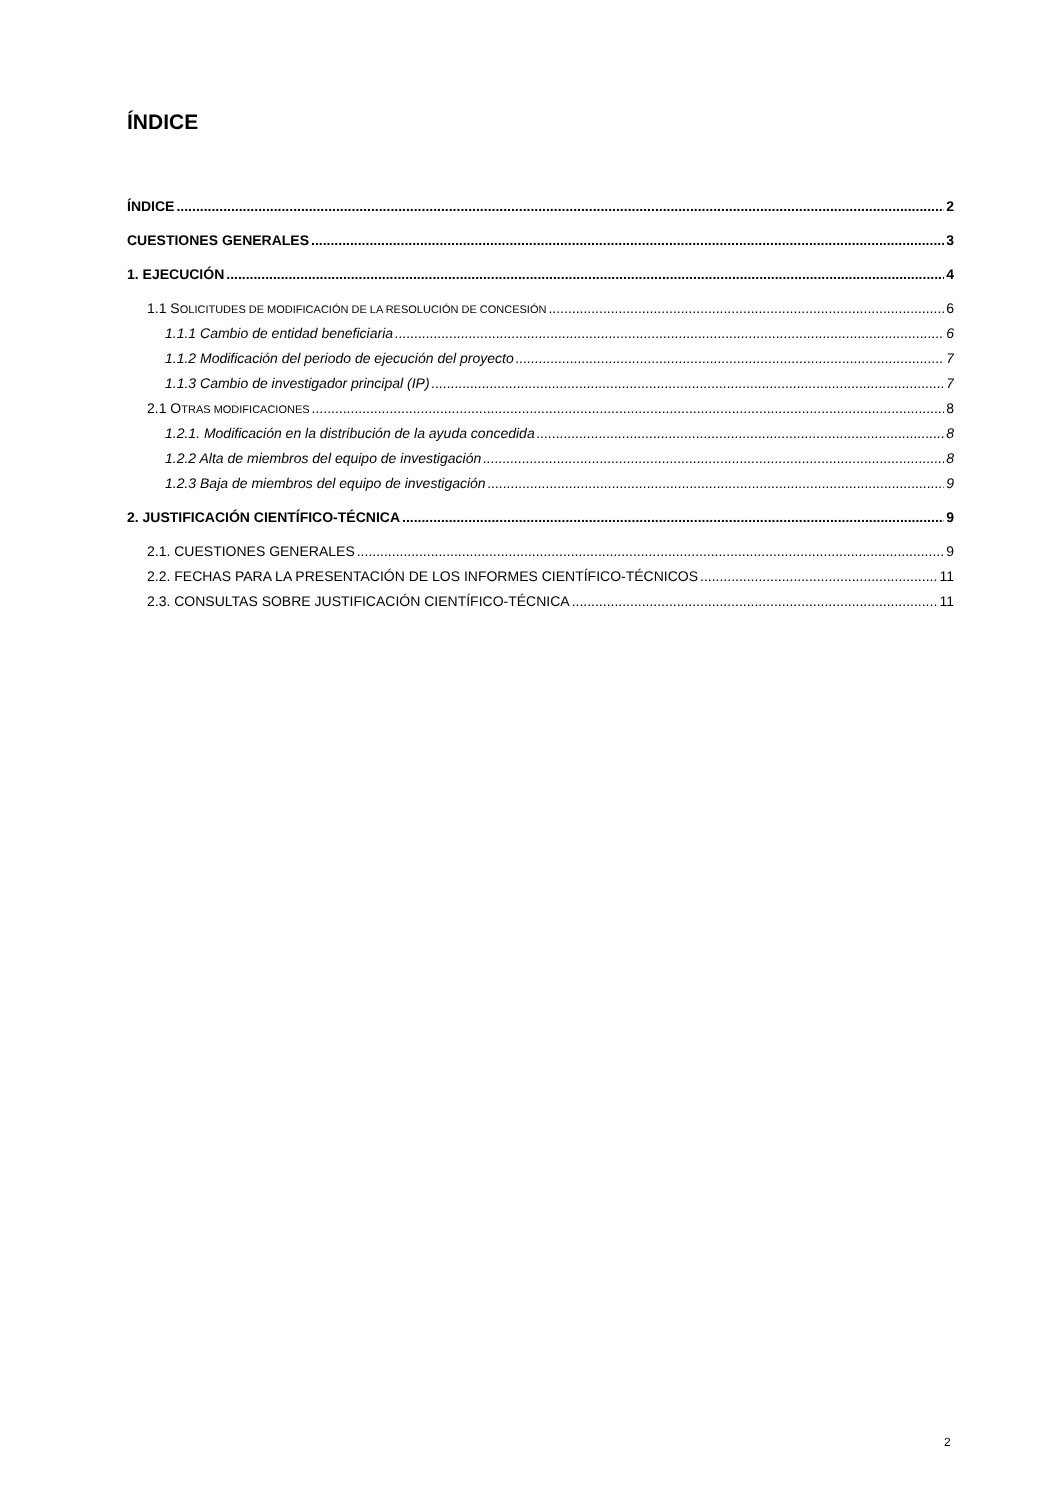ÍNDICE
ÍNDICE 2
CUESTIONES GENERALES 3
1. EJECUCIÓN 4
1.1 SOLICITUDES DE MODIFICACIÓN DE LA RESOLUCIÓN DE CONCESIÓN 6
1.1.1 Cambio de entidad beneficiaria 6
1.1.2 Modificación del periodo de ejecución del proyecto 7
1.1.3 Cambio de investigador principal (IP) 7
2.1 OTRAS MODIFICACIONES 8
1.2.1. Modificación en la distribución de la ayuda concedida 8
1.2.2 Alta de miembros del equipo de investigación 8
1.2.3 Baja de miembros del equipo de investigación 9
2. JUSTIFICACIÓN CIENTÍFICO-TÉCNICA 9
2.1. CUESTIONES GENERALES 9
2.2. FECHAS PARA LA PRESENTACIÓN DE LOS INFORMES CIENTÍFICO-TÉCNICOS 11
2.3. CONSULTAS SOBRE JUSTIFICACIÓN CIENTÍFICO-TÉCNICA 11
2